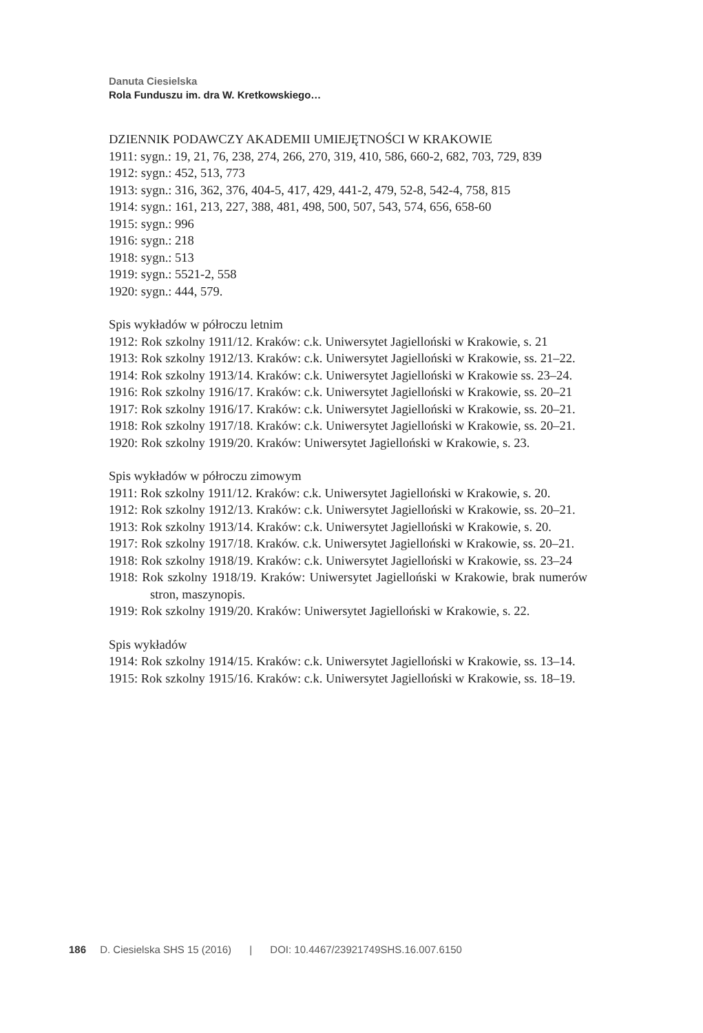Danuta Ciesielska
Rola Funduszu im. dra W. Kretkowskiego…
DZIENNIK PODAWCZY AKADEMII UMIEJĘTNOŚCI W KRAKOWIE
1911: sygn.: 19, 21, 76, 238, 274, 266, 270, 319, 410, 586, 660-2, 682, 703, 729, 839
1912: sygn.: 452, 513, 773
1913: sygn.: 316, 362, 376, 404-5, 417, 429, 441-2, 479, 52-8, 542-4, 758, 815
1914: sygn.: 161, 213, 227, 388, 481, 498, 500, 507, 543, 574, 656, 658-60
1915: sygn.: 996
1916: sygn.: 218
1918: sygn.: 513
1919: sygn.: 5521-2, 558
1920: sygn.: 444, 579.
Spis wykładów w półroczu letnim
1912: Rok szkolny 1911/12. Kraków: c.k. Uniwersytet Jagielloński w Krakowie, s. 21
1913: Rok szkolny 1912/13. Kraków: c.k. Uniwersytet Jagielloński w Krakowie, ss. 21–22.
1914: Rok szkolny 1913/14. Kraków: c.k. Uniwersytet Jagielloński w Krakowie ss. 23–24.
1916: Rok szkolny 1916/17. Kraków: c.k. Uniwersytet Jagielloński w Krakowie, ss. 20–21
1917: Rok szkolny 1916/17. Kraków: c.k. Uniwersytet Jagielloński w Krakowie, ss. 20–21.
1918: Rok szkolny 1917/18. Kraków: c.k. Uniwersytet Jagielloński w Krakowie, ss. 20–21.
1920: Rok szkolny 1919/20. Kraków: Uniwersytet Jagielloński w Krakowie, s. 23.
Spis wykładów w półroczu zimowym
1911: Rok szkolny 1911/12. Kraków: c.k. Uniwersytet Jagielloński w Krakowie, s. 20.
1912: Rok szkolny 1912/13. Kraków: c.k. Uniwersytet Jagielloński w Krakowie, ss. 20–21.
1913: Rok szkolny 1913/14. Kraków: c.k. Uniwersytet Jagielloński w Krakowie, s. 20.
1917: Rok szkolny 1917/18. Kraków. c.k. Uniwersytet Jagielloński w Krakowie, ss. 20–21.
1918: Rok szkolny 1918/19. Kraków: c.k. Uniwersytet Jagielloński w Krakowie, ss. 23–24
1918: Rok szkolny 1918/19. Kraków: Uniwersytet Jagielloński w Krakowie, brak numerów stron, maszynopis.
1919: Rok szkolny 1919/20. Kraków: Uniwersytet Jagielloński w Krakowie, s. 22.
Spis wykładów
1914: Rok szkolny 1914/15. Kraków: c.k. Uniwersytet Jagielloński w Krakowie, ss. 13–14.
1915: Rok szkolny 1915/16. Kraków: c.k. Uniwersytet Jagielloński w Krakowie, ss. 18–19.
186 D. Ciesielska SHS 15 (2016) | DOI: 10.4467/23921749SHS.16.007.6150